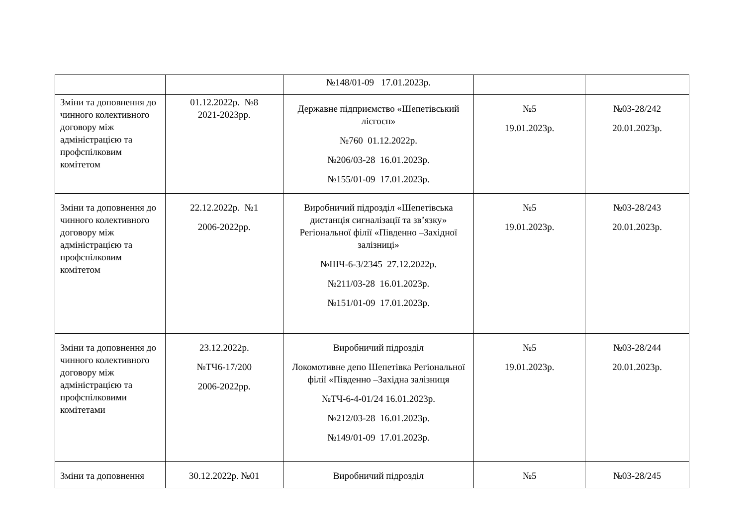| | | №148/01-09 17.01.2023р. | | |
| Зміни та доповнення до чинного колективного договору між адміністрацією та профспілковим комітетом | 01.12.2022р. №8 2021-2023рр. | Державне підприємство «Шепетівський лісгосп» №760 01.12.2022р. №206/03-28 16.01.2023р. №155/01-09 17.01.2023р. | №5 19.01.2023р. | №03-28/242 20.01.2023р. |
| Зміни та доповнення до чинного колективного договору між адміністрацією та профспілковим комітетом | 22.12.2022р. №1 2006-2022рр. | Виробничий підрозділ «Шепетівська дистанція сигналізації та зв’язку» Регіональної філії «Південно –Західної залізниці» №ШЧ-6-3/2345 27.12.2022р. №211/03-28 16.01.2023р. №151/01-09 17.01.2023р. | №5 19.01.2023р. | №03-28/243 20.01.2023р. |
| Зміни та доповнення до чинного колективного договору між адміністрацією та профспілковими комітетами | 23.12.2022р. №ТЧ6-17/200 2006-2022рр. | Виробничий підрозділ Локомотивне депо Шепетівка Регіональної філії «Південно –Західна залізниця №ТЧ-6-4-01/24 16.01.2023р. №212/03-28 16.01.2023р. №149/01-09 17.01.2023р. | №5 19.01.2023р. | №03-28/244 20.01.2023р. |
| Зміни та доповнення | 30.12.2022р. №01 | Виробничий підрозділ | №5 | №03-28/245 |